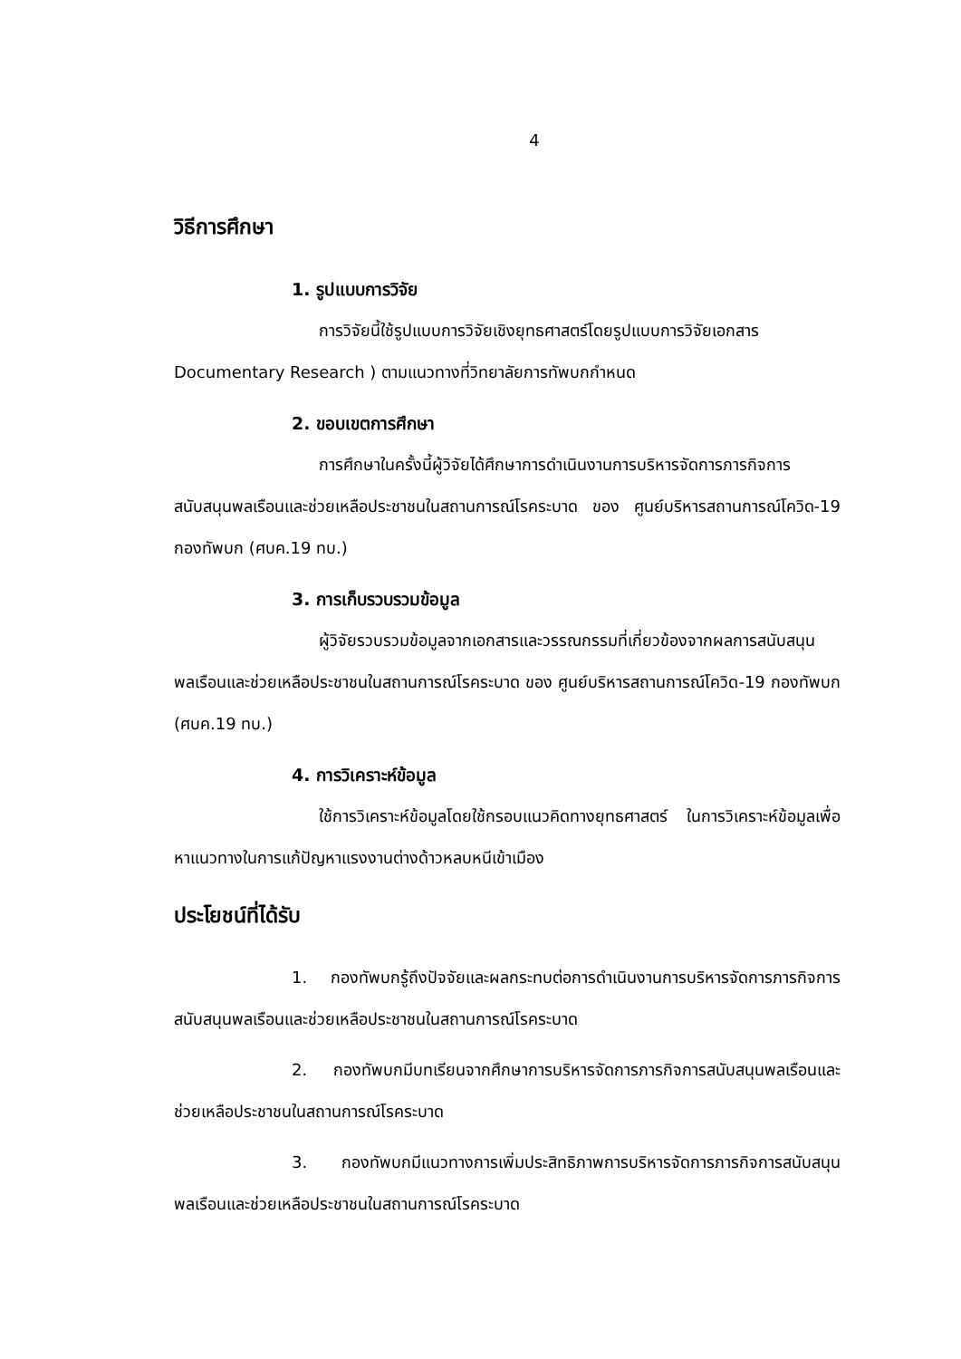4
วิธีการศึกษา
1. รูปแบบการวิจัย
การวิจัยนี้ใช้รูปแบบการวิจัยเชิงยุทธศาสตร์โดยรูปแบบการวิจัยเอกสาร Documentary Research ) ตามแนวทางที่วิทยาลัยการทัพบกกำหนด
2. ขอบเขตการศึกษา
การศึกษาในครั้งนี้ผู้วิจัยได้ศึกษาการดำเนินงานการบริหารจัดการภารกิจการสนับสนุนพลเรือนและช่วยเหลือประชาชนในสถานการณ์โรคระบาด ของ ศูนย์บริหารสถานการณ์โควิด-19 กองทัพบก (ศบค.19 ทบ.)
3. การเก็บรวบรวมข้อมูล
ผู้วิจัยรวบรวมข้อมูลจากเอกสารและวรรณกรรมที่เกี่ยวข้องจากผลการสนับสนุนพลเรือนและช่วยเหลือประชาชนในสถานการณ์โรคระบาด ของ ศูนย์บริหารสถานการณ์โควิด-19 กองทัพบก (ศบค.19 ทบ.)
4. การวิเคราะห์ข้อมูล
ใช้การวิเคราะห์ข้อมูลโดยใช้กรอบแนวคิดทางยุทธศาสตร์ ในการวิเคราะห์ข้อมูลเพื่อหาแนวทางในการแก้ปัญหาแรงงานต่างด้าวหลบหนีเข้าเมือง
ประโยชน์ที่ได้รับ
1. กองทัพบกรู้ถึงปัจจัยและผลกระทบต่อการดำเนินงานการบริหารจัดการภารกิจการสนับสนุนพลเรือนและช่วยเหลือประชาชนในสถานการณ์โรคระบาด
2. กองทัพบกมีบทเรียนจากศึกษาการบริหารจัดการภารกิจการสนับสนุนพลเรือนและช่วยเหลือประชาชนในสถานการณ์โรคระบาด
3. กองทัพบกมีแนวทางการเพิ่มประสิทธิภาพการบริหารจัดการภารกิจการสนับสนุนพลเรือนและช่วยเหลือประชาชนในสถานการณ์โรคระบาด